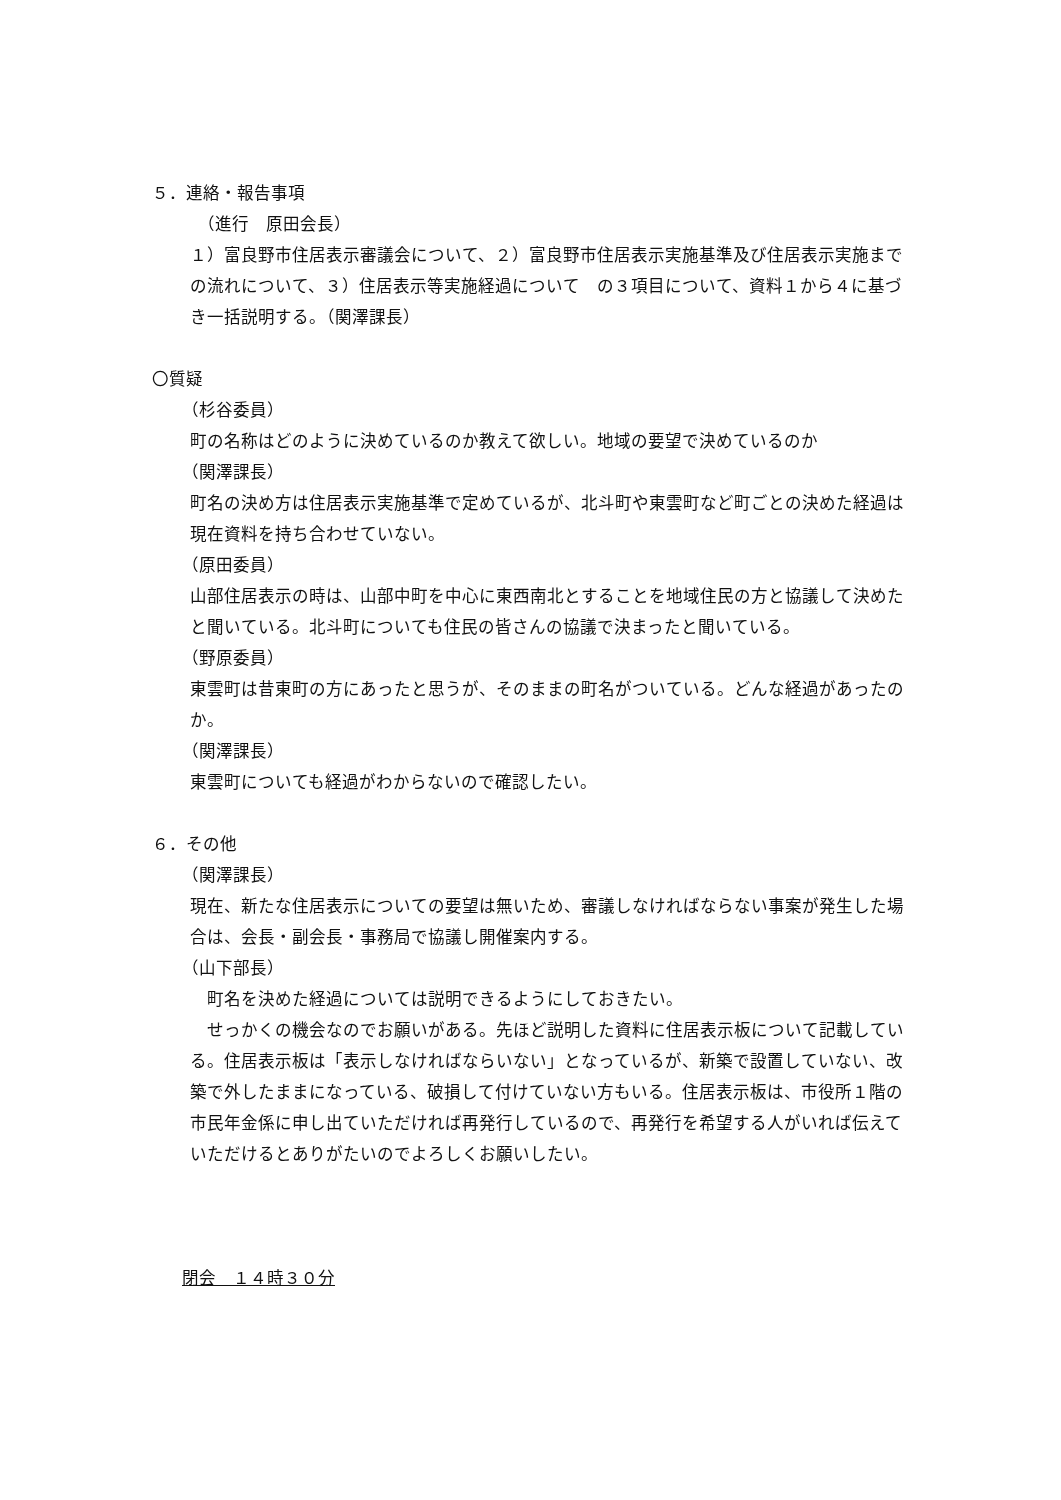５．連絡・報告事項
（進行　原田会長）
１）富良野市住居表示審議会について、２）富良野市住居表示実施基準及び住居表示実施までの流れについて、３）住居表示等実施経過について　の３項目について、資料１から４に基づき一括説明する。（関澤課長）
〇質疑
（杉谷委員）
町の名称はどのように決めているのか教えて欲しい。地域の要望で決めているのか
（関澤課長）
町名の決め方は住居表示実施基準で定めているが、北斗町や東雲町など町ごとの決めた経過は現在資料を持ち合わせていない。
（原田委員）
山部住居表示の時は、山部中町を中心に東西南北とすることを地域住民の方と協議して決めたと聞いている。北斗町についても住民の皆さんの協議で決まったと聞いている。
（野原委員）
東雲町は昔東町の方にあったと思うが、そのままの町名がついている。どんな経過があったのか。
（関澤課長）
東雲町についても経過がわからないので確認したい。
６．その他
（関澤課長）
現在、新たな住居表示についての要望は無いため、審議しなければならない事案が発生した場合は、会長・副会長・事務局で協議し開催案内する。
（山下部長）
　町名を決めた経過については説明できるようにしておきたい。
　せっかくの機会なのでお願いがある。先ほど説明した資料に住居表示板について記載している。住居表示板は「表示しなければならいない」となっているが、新築で設置していない、改築で外したままになっている、破損して付けていない方もいる。住居表示板は、市役所１階の市民年金係に申し出ていただければ再発行しているので、再発行を希望する人がいれば伝えていただけるとありがたいのでよろしくお願いしたい。
閉会　１４時３０分